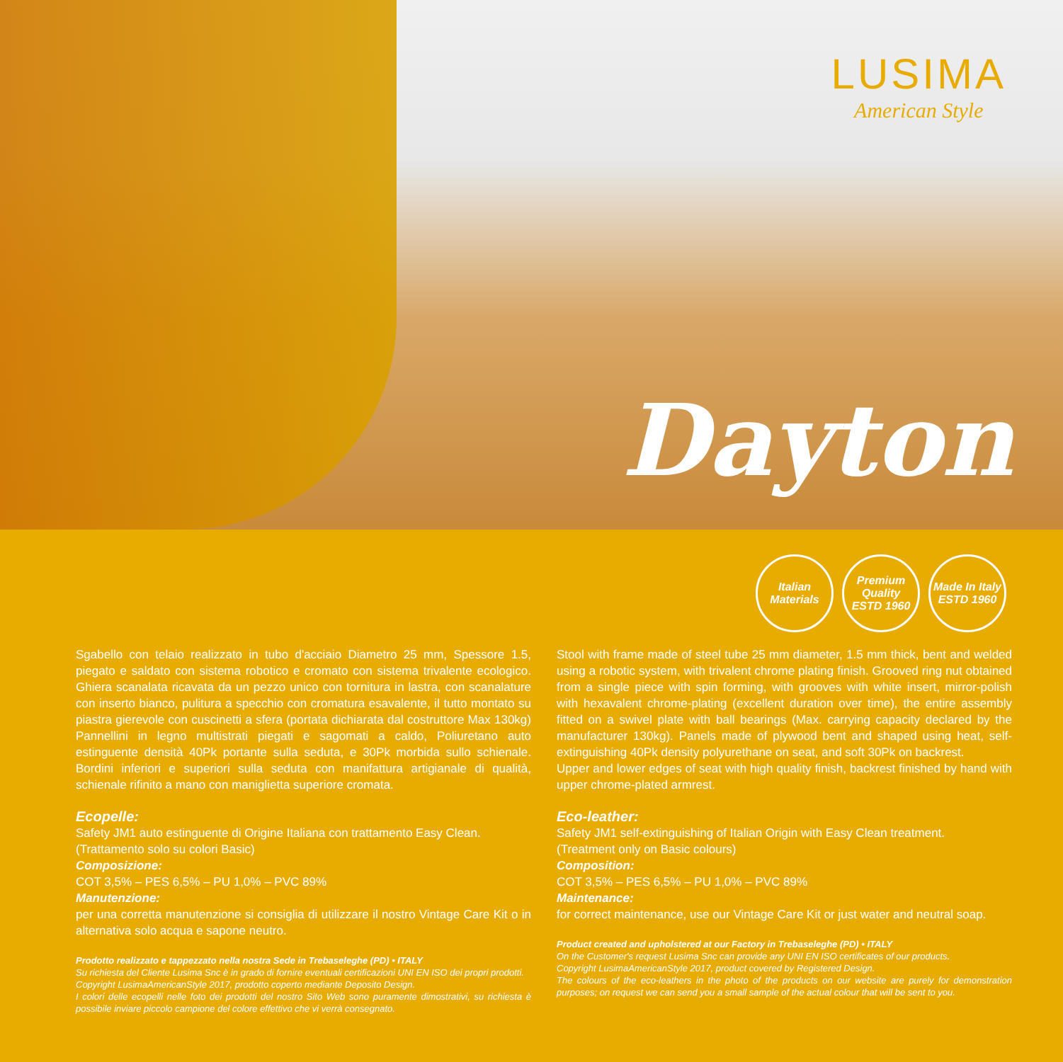LUSIMA
American Style
Dayton
Italian Materials
Premium Quality
ESTD 1960
Made In Italy
ESTD 1960
Sgabello con telaio realizzato in tubo d'acciaio Diametro 25 mm, Spessore 1.5, piegato e saldato con sistema robotico e cromato con sistema trivalente ecologico. Ghiera scanalata ricavata da un pezzo unico con tornitura in lastra, con scanalature con inserto bianco, pulitura a specchio con cromatura esavalente, il tutto montato su piastra gierevole con cuscinetti a sfera (portata dichiarata dal costruttore Max 130kg) Pannellini in legno multistrati piegati e sagomati a caldo, Poliuretano auto estinguente densità 40Pk portante sulla seduta, e 30Pk morbida sullo schienale. Bordini inferiori e superiori sulla seduta con manifattura artigianale di qualità, schienale rifinito a mano con maniglietta superiore cromata.
Ecopelle:
Safety JM1 auto estinguente di Origine Italiana con trattamento Easy Clean.
(Trattamento solo su colori Basic)
Composizione:
COT 3,5% – PES 6,5% – PU 1,0% – PVC 89%
Manutenzione:
per una corretta manutenzione si consiglia di utilizzare il nostro Vintage Care Kit o in alternativa solo acqua e sapone neutro.
Prodotto realizzato e tappezzato nella nostra Sede in Trebaseleghe (PD) • ITALY
Su richiesta del Cliente Lusima Snc è in grado di fornire eventuali certificazioni UNI EN ISO dei propri prodotti.
Copyright LusimaAmericanStyle 2017, prodotto coperto mediante Deposito Design.
I colori delle ecopelli nelle foto dei prodotti del nostro Sito Web sono puramente dimostrativi, su richiesta è possibile inviare piccolo campione del colore effettivo che vi verrà consegnato.
Stool with frame made of steel tube 25 mm diameter, 1.5 mm thick, bent and welded using a robotic system, with trivalent chrome plating finish. Grooved ring nut obtained from a single piece with spin forming, with grooves with white insert, mirror-polish with hexavalent chrome-plating (excellent duration over time), the entire assembly fitted on a swivel plate with ball bearings (Max. carrying capacity declared by the manufacturer 130kg). Panels made of plywood bent and shaped using heat, self-extinguishing 40Pk density polyurethane on seat, and soft 30Pk on backrest.
Upper and lower edges of seat with high quality finish, backrest finished by hand with upper chrome-plated armrest.
Eco-leather:
Safety JM1 self-extinguishing of Italian Origin with Easy Clean treatment.
(Treatment only on Basic colours)
Composition:
COT 3,5% – PES 6,5% – PU 1,0% – PVC 89%
Maintenance:
for correct maintenance, use our Vintage Care Kit or just water and neutral soap.
Product created and upholstered at our Factory in Trebaseleghe (PD) • ITALY
On the Customer's request Lusima Snc can provide any UNI EN ISO certificates of our products.
Copyright LusimaAmericanStyle 2017, product covered by Registered Design.
The colours of the eco-leathers in the photo of the products on our website are purely for demonstration purposes; on request we can send you a small sample of the actual colour that will be sent to you.